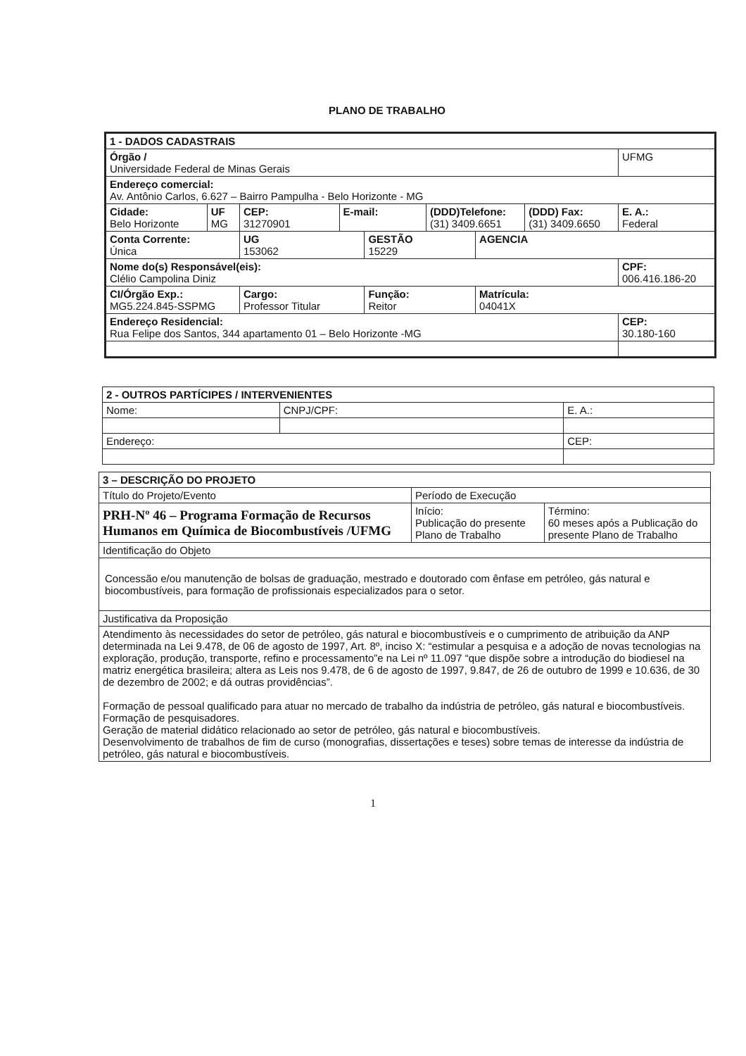PLANO DE TRABALHO
| 1 - DADOS CADASTRAIS | | | | | | | | |
| --- | --- | --- | --- | --- | --- | --- | --- | --- |
| Órgão / Universidade Federal de Minas Gerais | | | | | | | | UFMG |
| Endereço comercial: Av. Antônio Carlos, 6.627 – Bairro Pampulha - Belo Horizonte - MG | | | | | | | | |
| Cidade: Belo Horizonte | UF MG | CEP: 31270901 | E-mail: | | (DDD)Telefone: (31) 3409.6651 | | (DDD) Fax: (31) 3409.6650 | E. A.: Federal |
| Conta Corrente: Única | | UG 153062 | | GESTÃO 15229 | | AGENCIA | | |
| Nome do(s) Responsável(eis): Clélio Campolina Diniz | | | | | | | | CPF: 006.416.186-20 |
| CI/Órgão Exp.: MG5.224.845-SSPMG | | Cargo: Professor Titular | | Função: Reitor | | Matrícula: 04041X | | |
| Endereço Residencial: Rua Felipe dos Santos, 344 apartamento 01 – Belo Horizonte -MG | | | | | | | | CEP: 30.180-160 |
| 2 - OUTROS PARTÍCIPES / INTERVENIENTES | | |
| --- | --- | --- |
| Nome: | CNPJ/CPF: | E. A.: |
| Endereço: | | CEP: |
| 3 – DESCRIÇÃO DO PROJETO | | |
| --- | --- | --- |
| Título do Projeto/Evento | Período de Execução | |
| PRH-Nº 46 – Programa Formação de Recursos Humanos em Química de Biocombustíveis /UFMG | Início: Publicação do presente Plano de Trabalho | Término: 60 meses após a Publicação do presente Plano de Trabalho |
| Identificação do Objeto | | |
| Concessão e/ou manutenção de bolsas de graduação, mestrado e doutorado com ênfase em petróleo, gás natural e biocombustíveis, para formação de profissionais especializados para o setor. | | |
| Justificativa da Proposição | | |
| Atendimento às necessidades do setor de petróleo, gás natural e biocombustíveis e o cumprimento de atribuição da ANP determinada na Lei 9.478, de 06 de agosto de 1997, Art. 8º, inciso X: “estimular a pesquisa e a adoção de novas tecnologias na exploração, produção, transporte, refino e processamento”e na Lei nº 11.097 “que dispõe sobre a introdução do biodiesel na matriz energética brasileira; altera as Leis nos 9.478, de 6 de agosto de 1997, 9.847, de 26 de outubro de 1999 e 10.636, de 30 de dezembro de 2002; e dá outras providências”. Formação de pessoal qualificado para atuar no mercado de trabalho da indústria de petróleo, gás natural e biocombustíveis. Formação de pesquisadores. Geração de material didático relacionado ao setor de petróleo, gás natural e biocombustíveis. Desenvolvimento de trabalhos de fim de curso (monografias, dissertações e teses) sobre temas de interesse da indústria de petróleo, gás natural e biocombustíveis. | | |
1